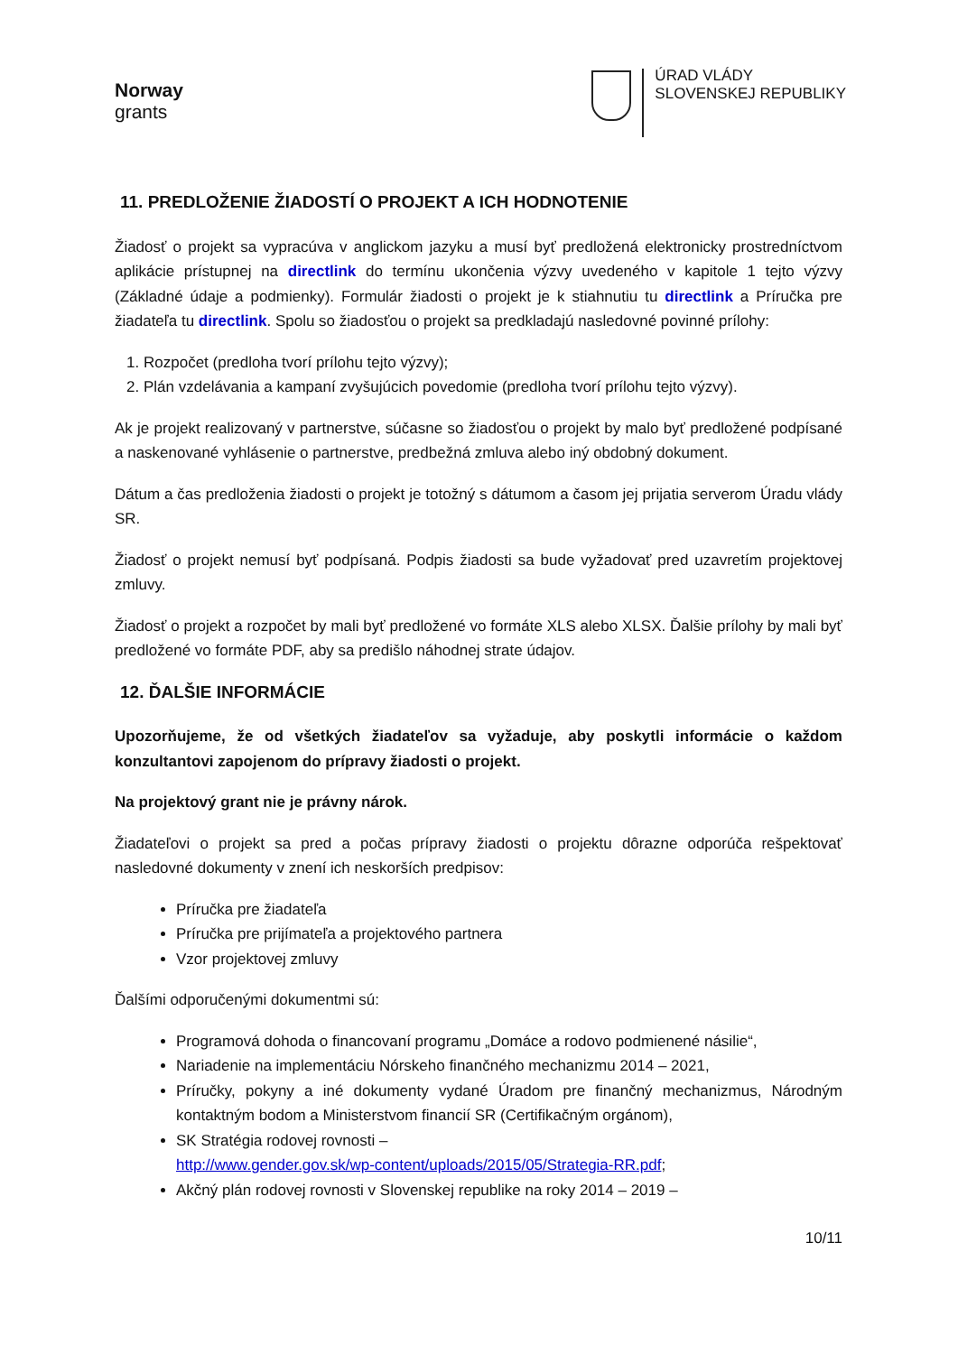Norway
grants
ÚRAD VLÁDY
SLOVENSKEJ REPUBLIKY
11. PREDLOŽENIE ŽIADOSTÍ O PROJEKT A ICH HODNOTENIE
Žiadosť o projekt sa vypracúva v anglickom jazyku a musí byť predložená elektronicky prostredníctvom aplikácie prístupnej na directlink do termínu ukončenia výzvy uvedeného v kapitole 1 tejto výzvy (Základné údaje a podmienky). Formulár žiadosti o projekt je k stiahnutiu tu directlink a Príručka pre žiadateľa tu directlink. Spolu so žiadosťou o projekt sa predkladajú nasledovné povinné prílohy:
1. Rozpočet (predloha tvorí prílohu tejto výzvy);
2. Plán vzdelávania a kampaní zvyšujúcich povedomie (predloha tvorí prílohu tejto výzvy).
Ak je projekt realizovaný v partnerstve, súčasne so žiadosťou o projekt by malo byť predložené podpísané a naskenované vyhlásenie o partnerstve, predbežná zmluva alebo iný obdobný dokument.
Dátum a čas predloženia žiadosti o projekt je totožný s dátumom a časom jej prijatia serverom Úradu vlády SR.
Žiadosť o projekt nemusí byť podpísaná. Podpis žiadosti sa bude vyžadovať pred uzavretím projektovej zmluvy.
Žiadosť o projekt a rozpočet by mali byť predložené vo formáte XLS alebo XLSX. Ďalšie prílohy by mali byť predložené vo formáte PDF, aby sa predišlo náhodnej strate údajov.
12. ĎALŠIE INFORMÁCIE
Upozorňujeme, že od všetkých žiadateľov sa vyžaduje, aby poskytli informácie o každom konzultantovi zapojenom do prípravy žiadosti o projekt.
Na projektový grant nie je právny nárok.
Žiadateľovi o projekt sa pred a počas prípravy žiadosti o projektu dôrazne odporúča rešpektovať nasledovné dokumenty v znení ich neskorších predpisov:
Príručka pre žiadateľa
Príručka pre prijímateľa a projektového partnera
Vzor projektovej zmluvy
Ďalšími odporučenými dokumentmi sú:
Programová dohoda o financovaní programu „Domáce a rodovo podmienené násilie“,
Nariadenie na implementáciu Nórskeho finančného mechanizmu 2014 – 2021,
Príručky, pokyny a iné dokumenty vydané Úradom pre finančný mechanizmus, Národným kontaktným bodom a Ministerstvom financií SR (Certifikačným orgánom),
SK Stratégia rodovej rovnosti –
http://www.gender.gov.sk/wp-content/uploads/2015/05/Strategia-RR.pdf;
Akčný plán rodovej rovnosti v Slovenskej republike na roky 2014 – 2019 –
10/11